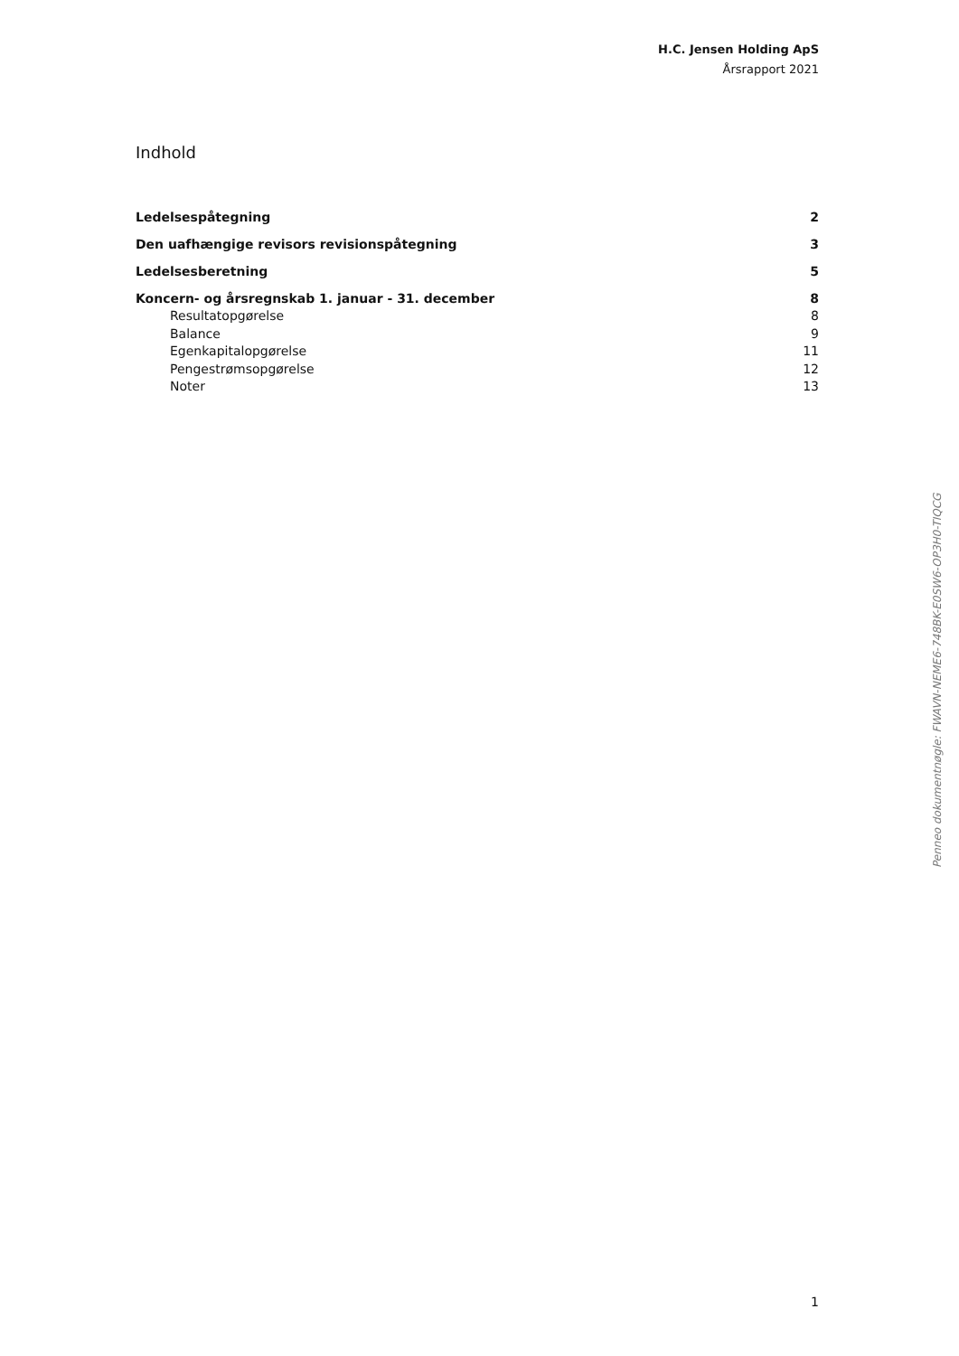H.C. Jensen Holding ApS
Årsrapport 2021
Indhold
Ledelsespåtegning 2
Den uafhængige revisors revisionspåtegning 3
Ledelsesberetning 5
Koncern- og årsregnskab 1. januar - 31. december 8
Resultatopgørelse 8
Balance 9
Egenkapitalopgørelse 11
Pengestrømsopgørelse 12
Noter 13
Penneo dokumentnøgle: FWAVN-NEME6-748BK-E0SW6-OP3H0-TIQCG
1